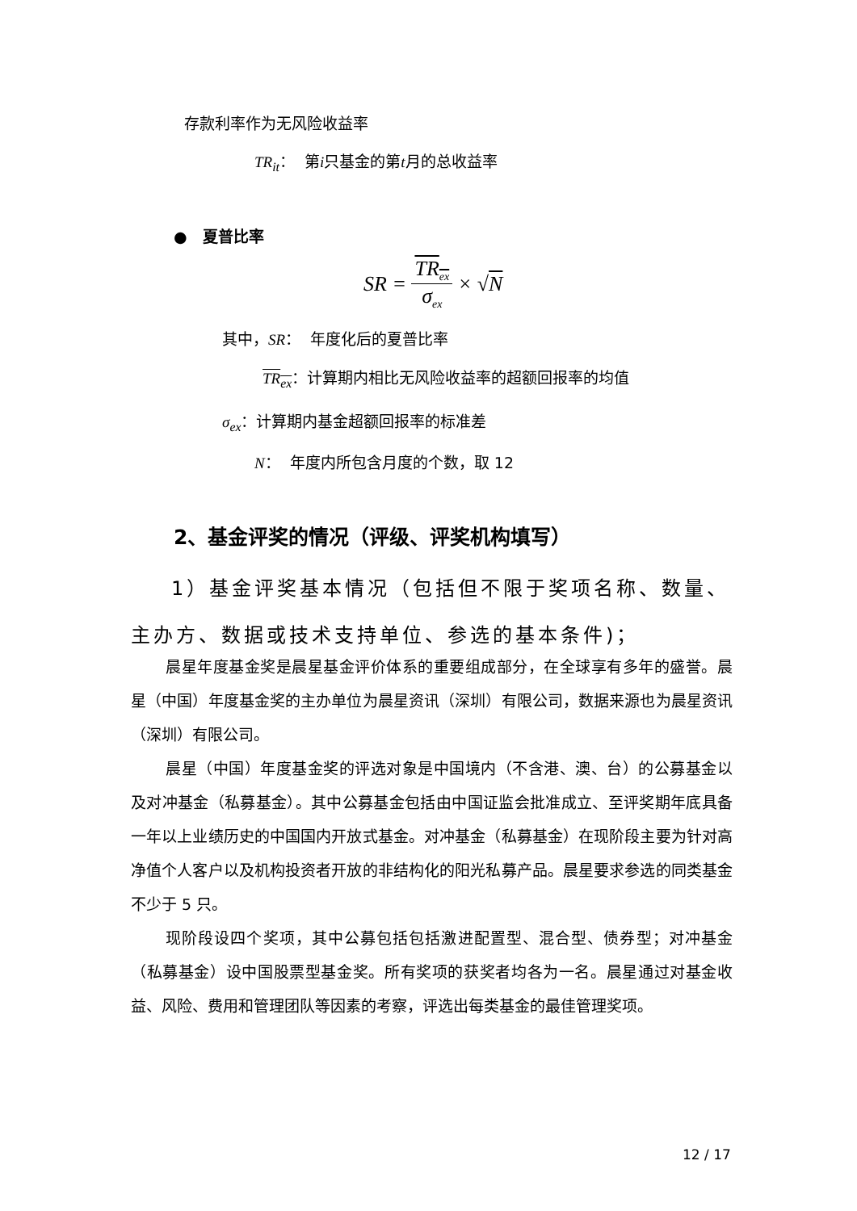存款利率作为无风险收益率
TR<sub>it</sub>： 第i只基金的第t月的总收益率
● 夏普比率
SR = TR<sub>ex</sub> σ<sub>ex</sub> × √N
其中，SR： 年度化后的夏普比率
TR<sub>ex</sub>：计算期内相比无风险收益率的超额回报率的均值
σ<sub>ex</sub>：计算期内基金超额回报率的标准差
N： 年度内所包含月度的个数，取 12
2、基金评奖的情况（评级、评奖机构填写）
1）基金评奖基本情况（包括但不限于奖项名称、数量、主办方、数据或技术支持单位、参选的基本条件)；
晨星年度基金奖是晨星基金评价体系的重要组成部分，在全球享有多年的盛誉。晨星（中国）年度基金奖的主办单位为晨星资讯（深圳）有限公司，数据来源也为晨星资讯（深圳）有限公司。
晨星（中国）年度基金奖的评选对象是中国境内（不含港、澳、台）的公募基金以及对冲基金（私募基金）。其中公募基金包括由中国证监会批准成立、至评奖期年底具备一年以上业绩历史的中国国内开放式基金。对冲基金（私募基金）在现阶段主要为针对高净值个人客户以及机构投资者开放的非结构化的阳光私募产品。晨星要求参选的同类基金不少于 5 只。
现阶段设四个奖项，其中公募包括包括激进配置型、混合型、债券型；对冲基金（私募基金）设中国股票型基金奖。所有奖项的获奖者均各为一名。晨星通过对基金收益、风险、费用和管理团队等因素的考察，评选出每类基金的最佳管理奖项。
12 / 17